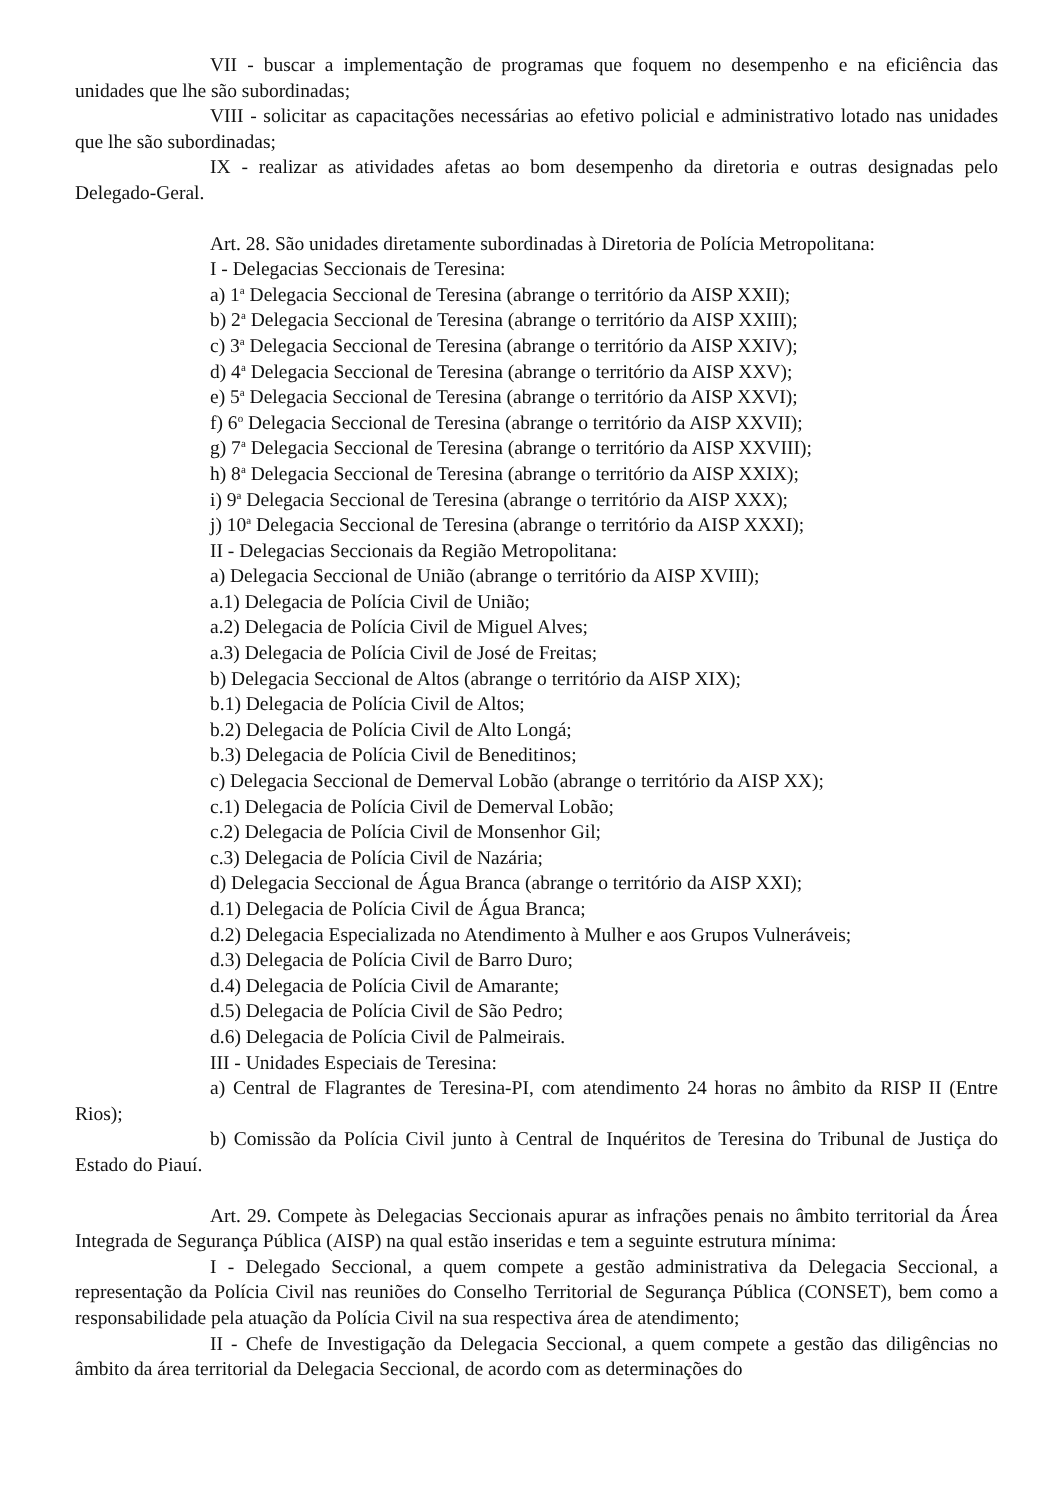VII - buscar a implementação de programas que foquem no desempenho e na eficiência das unidades que lhe são subordinadas;
VIII - solicitar as capacitações necessárias ao efetivo policial e administrativo lotado nas unidades que lhe são subordinadas;
IX - realizar as atividades afetas ao bom desempenho da diretoria e outras designadas pelo Delegado-Geral.
Art. 28. São unidades diretamente subordinadas à Diretoria de Polícia Metropolitana:
I - Delegacias Seccionais de Teresina:
a) 1<sup>a</sup> Delegacia Seccional de Teresina (abrange o território da AISP XXII);
b) 2<sup>a</sup> Delegacia Seccional de Teresina (abrange o território da AISP XXIII);
c) 3<sup>a</sup> Delegacia Seccional de Teresina (abrange o território da AISP XXIV);
d) 4<sup>a</sup> Delegacia Seccional de Teresina (abrange o território da AISP XXV);
e) 5<sup>a</sup> Delegacia Seccional de Teresina (abrange o território da AISP XXVI);
f) 6<sup>o</sup> Delegacia Seccional de Teresina (abrange o território da AISP XXVII);
g) 7<sup>a</sup> Delegacia Seccional de Teresina (abrange o território da AISP XXVIII);
h) 8<sup>a</sup> Delegacia Seccional de Teresina (abrange o território da AISP XXIX);
i) 9<sup>a</sup> Delegacia Seccional de Teresina (abrange o território da AISP XXX);
j) 10<sup>a</sup> Delegacia Seccional de Teresina (abrange o território da AISP XXXI);
II - Delegacias Seccionais da Região Metropolitana:
a) Delegacia Seccional de União (abrange o território da AISP XVIII);
a.1) Delegacia de Polícia Civil de União;
a.2) Delegacia de Polícia Civil de Miguel Alves;
a.3) Delegacia de Polícia Civil de José de Freitas;
b) Delegacia Seccional de Altos (abrange o território da AISP XIX);
b.1) Delegacia de Polícia Civil de Altos;
b.2) Delegacia de Polícia Civil de Alto Longá;
b.3) Delegacia de Polícia Civil de Beneditinos;
c) Delegacia Seccional de Demerval Lobão (abrange o território da AISP XX);
c.1) Delegacia de Polícia Civil de Demerval Lobão;
c.2) Delegacia de Polícia Civil de Monsenhor Gil;
c.3) Delegacia de Polícia Civil de Nazária;
d) Delegacia Seccional de Água Branca (abrange o território da AISP XXI);
d.1) Delegacia de Polícia Civil de Água Branca;
d.2) Delegacia Especializada no Atendimento à Mulher e aos Grupos Vulneráveis;
d.3) Delegacia de Polícia Civil de Barro Duro;
d.4) Delegacia de Polícia Civil de Amarante;
d.5) Delegacia de Polícia Civil de São Pedro;
d.6) Delegacia de Polícia Civil de Palmeirais.
III - Unidades Especiais de Teresina:
a) Central de Flagrantes de Teresina-PI, com atendimento 24 horas no âmbito da RISP II (Entre Rios);
b) Comissão da Polícia Civil junto à Central de Inquéritos de Teresina do Tribunal de Justiça do Estado do Piauí.
Art. 29. Compete às Delegacias Seccionais apurar as infrações penais no âmbito territorial da Área Integrada de Segurança Pública (AISP) na qual estão inseridas e tem a seguinte estrutura mínima:
I - Delegado Seccional, a quem compete a gestão administrativa da Delegacia Seccional, a representação da Polícia Civil nas reuniões do Conselho Territorial de Segurança Pública (CONSET), bem como a responsabilidade pela atuação da Polícia Civil na sua respectiva área de atendimento;
II - Chefe de Investigação da Delegacia Seccional, a quem compete a gestão das diligências no âmbito da área territorial da Delegacia Seccional, de acordo com as determinações do